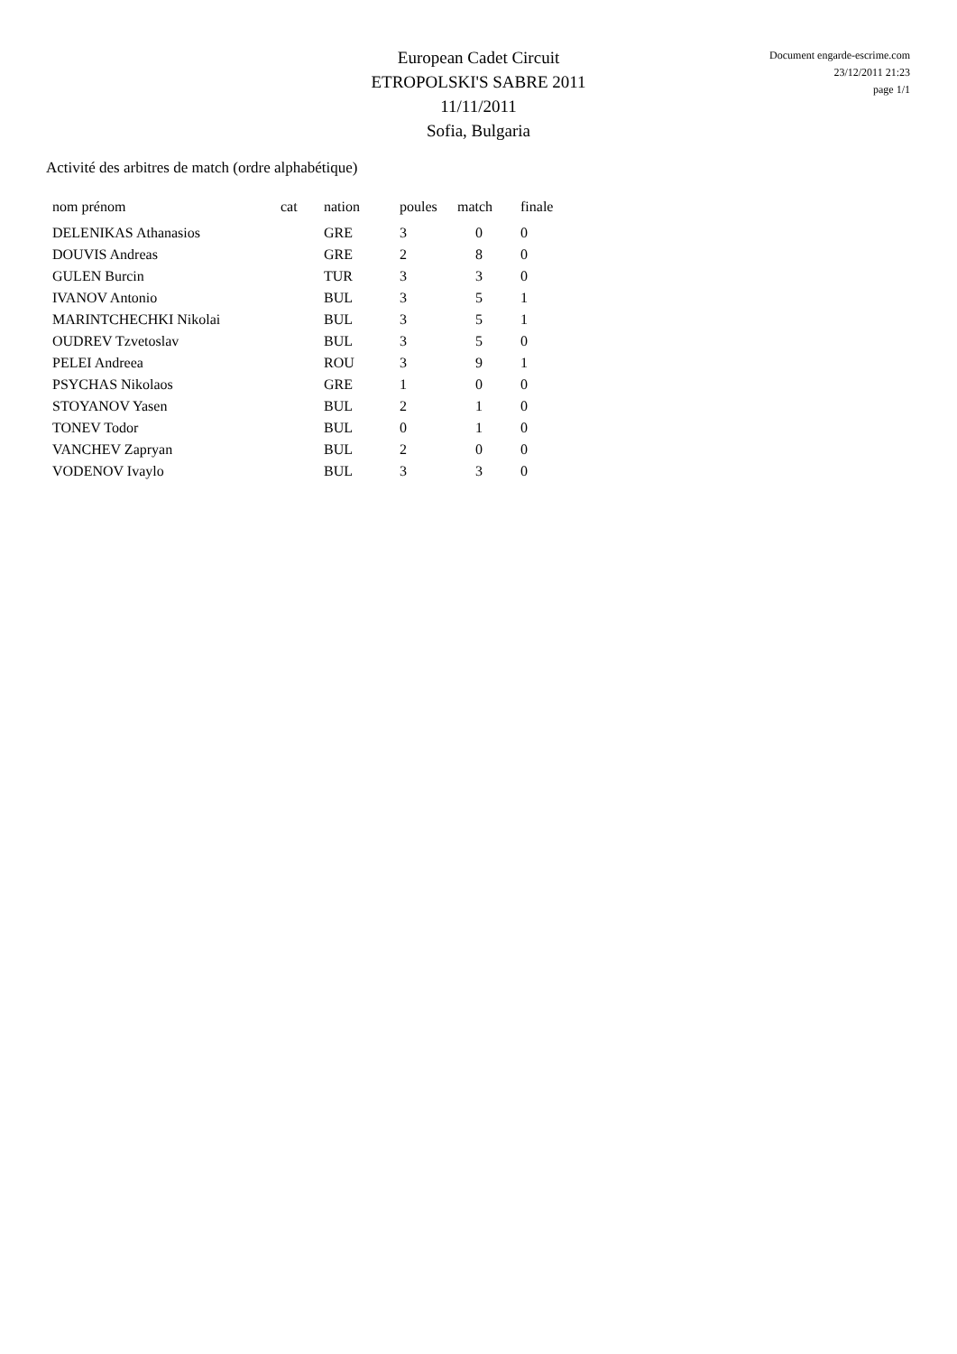Document engarde-escrime.com
23/12/2011 21:23
page 1/1
European Cadet Circuit
ETROPOLSKI'S SABRE 2011
11/11/2011
Sofia, Bulgaria
Activité des arbitres de match (ordre alphabétique)
| nom prénom | cat | nation | poules | match | finale |
| --- | --- | --- | --- | --- | --- |
| DELENIKAS Athanasios | | GRE | 3 | 0 | 0 |
| DOUVIS Andreas | | GRE | 2 | 8 | 0 |
| GULEN Burcin | | TUR | 3 | 3 | 0 |
| IVANOV Antonio | | BUL | 3 | 5 | 1 |
| MARINTCHECHKI Nikolai | | BUL | 3 | 5 | 1 |
| OUDREV Tzvetoslav | | BUL | 3 | 5 | 0 |
| PELEI Andreea | | ROU | 3 | 9 | 1 |
| PSYCHAS Nikolaos | | GRE | 1 | 0 | 0 |
| STOYANOV Yasen | | BUL | 2 | 1 | 0 |
| TONEV Todor | | BUL | 0 | 1 | 0 |
| VANCHEV Zapryan | | BUL | 2 | 0 | 0 |
| VODENOV Ivaylo | | BUL | 3 | 3 | 0 |